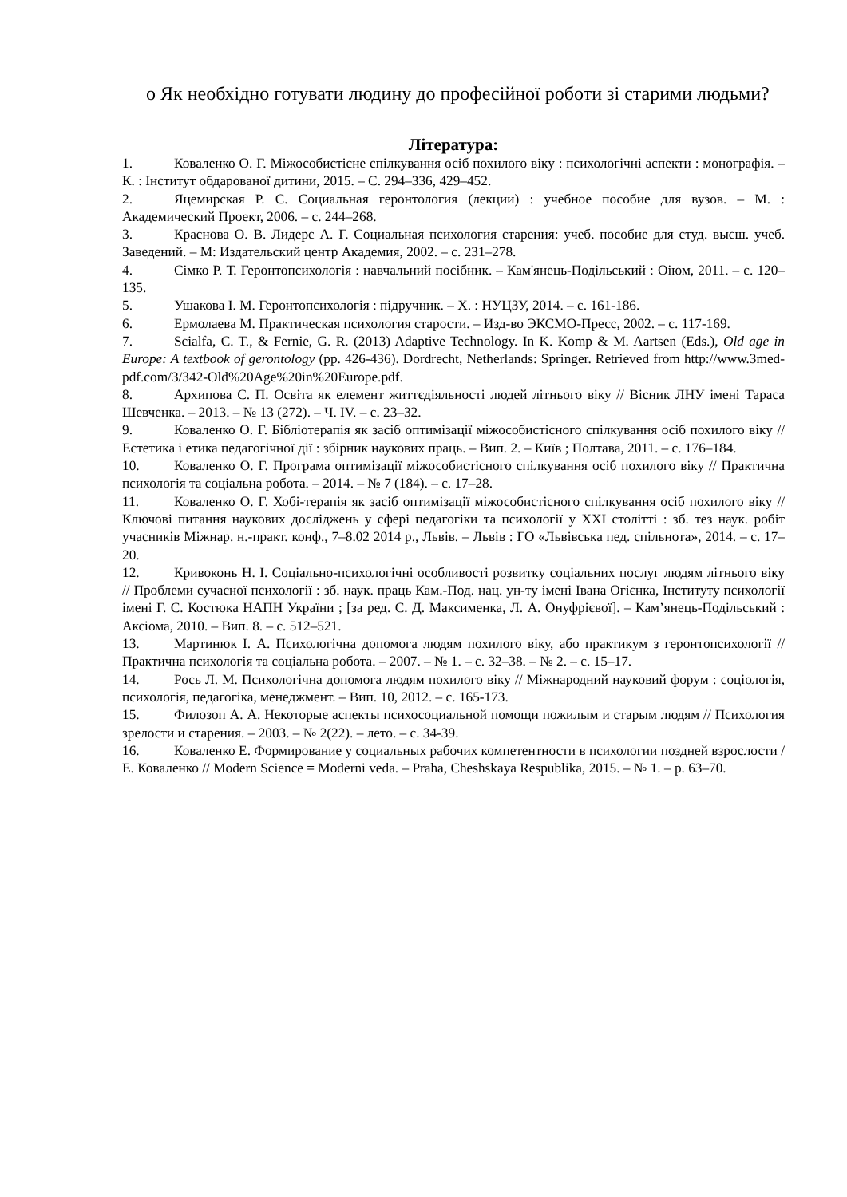o Як необхідно готувати людину до професійної роботи зі старими людьми?
Література:
1. Коваленко О. Г. Міжособистісне спілкування осіб похилого віку : психологічні аспекти : монографія. – К. : Інститут обдарованої дитини, 2015. – С. 294–336, 429–452.
2. Яцемирская Р. С. Социальная геронтология (лекции) : учебное пособие для вузов. – М. : Академический Проект, 2006. – с. 244–268.
3. Краснова О. В. Лидерс А. Г. Социальная психология старения: учеб. пособие для студ. высш. учеб. Заведений. – М: Издательский центр Академия, 2002. – с. 231–278.
4. Сімко Р. Т. Геронтопсихологія : навчальний посібник. – Кам'янець-Подільський : Оіюм, 2011. – с. 120–135.
5. Ушакова І. М. Геронтопсихологія : підручник. – Х. : НУЦЗУ, 2014. – с. 161-186.
6. Ермолаева М. Практическая психология старости. – Изд-во ЭКСМО-Пресс, 2002. – с. 117-169.
7. Scialfa, C. T., & Fernie, G. R. (2013) Adaptive Technology. In K. Komp & M. Aartsen (Eds.), Old age in Europe: A textbook of gerontology (pp. 426-436). Dordrecht, Netherlands: Springer. Retrieved from http://www.3med-pdf.com/3/342-Old%20Age%20in%20Europe.pdf.
8. Архипова С. П. Освіта як елемент життєдіяльності людей літнього віку // Вісник ЛНУ імені Тараса Шевченка. – 2013. – № 13 (272). – Ч. IV. – с. 23–32.
9. Коваленко О. Г. Бібліотерапія як засіб оптимізації міжособистісного спілкування осіб похилого віку // Естетика і етика педагогічної дії : збірник наукових праць. – Вип. 2. – Київ ; Полтава, 2011. – с. 176–184.
10. Коваленко О. Г. Програма оптимізації міжособистісного спілкування осіб похилого віку // Практична психологія та соціальна робота. – 2014. – № 7 (184). – с. 17–28.
11. Коваленко О. Г. Хобі-терапія як засіб оптимізації міжособистісного спілкування осіб похилого віку // Ключові питання наукових досліджень у сфері педагогіки та психології у XXI столітті : зб. тез наук. робіт учасників Міжнар. н.-практ. конф., 7–8.02 2014 р., Львів. – Львів : ГО «Львівська пед. спільнота», 2014. – с. 17–20.
12. Кривоконь Н. І. Соціально-психологічні особливості розвитку соціальних послуг людям літнього віку // Проблеми сучасної психології : зб. наук. праць Кам.-Под. нац. ун-ту імені Івана Огієнка, Інституту психології імені Г. С. Костюка НАПН України ; [за ред. С. Д. Максименка, Л. А. Онуфрієвої]. – Кам’янець-Подільський : Аксіома, 2010. – Вип. 8. – с. 512–521.
13. Мартинюк І. А. Психологічна допомога людям похилого віку, або практикум з геронтопсихології // Практична психологія та соціальна робота. – 2007. – № 1. – с. 32–38. – № 2. – с. 15–17.
14. Рось Л. М. Психологічна допомога людям похилого віку // Міжнародний науковий форум : соціологія, психологія, педагогіка, менеджмент. – Вип. 10, 2012. – с. 165-173.
15. Филозоп А. А. Некоторые аспекты психосоциальной помощи пожилым и старым людям // Психология зрелости и старения. – 2003. – № 2(22). – лето. – с. 34-39.
16. Коваленко Е. Формирование у социальных рабочих компетентности в психологии поздней взрослости / Е. Коваленко // Modern Science = Moderni veda. – Praha, Cheshskaya Respublika, 2015. – № 1. – p. 63–70.